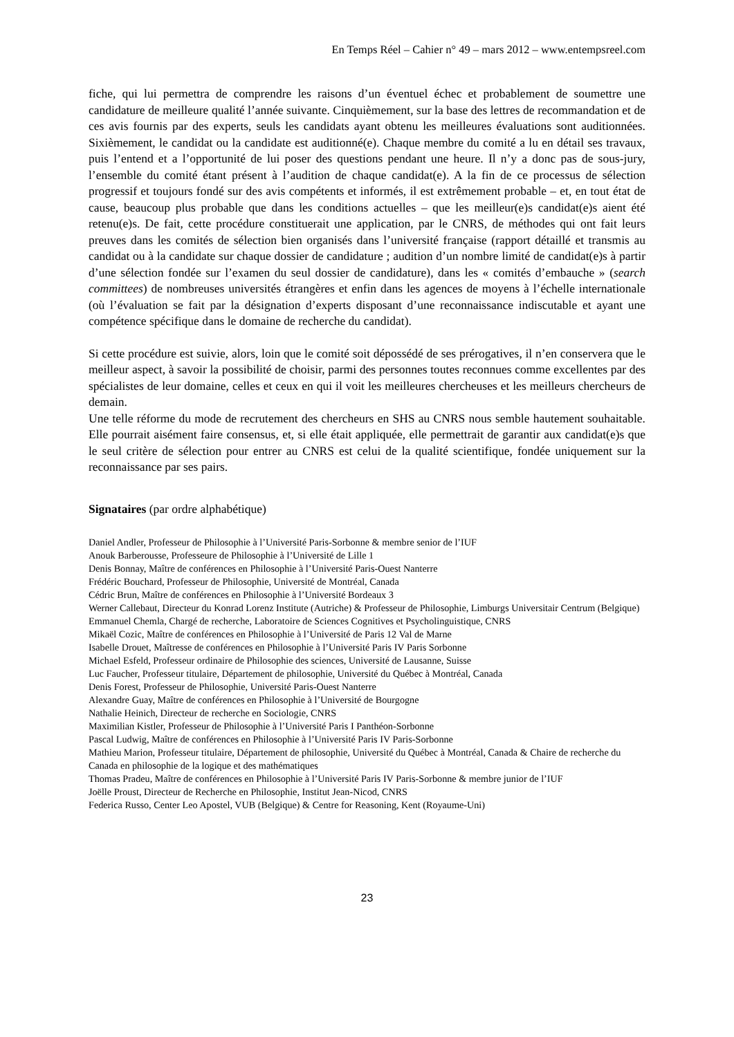En Temps Réel – Cahier n° 49 – mars 2012 – www.entempsreel.com
fiche, qui lui permettra de comprendre les raisons d’un éventuel échec et probablement de soumettre une candidature de meilleure qualité l’année suivante. Cinquièmement, sur la base des lettres de recommandation et de ces avis fournis par des experts, seuls les candidats ayant obtenu les meilleures évaluations sont auditionnées. Sixièmement, le candidat ou la candidate est auditionné(e). Chaque membre du comité a lu en détail ses travaux, puis l’entend et a l’opportunité de lui poser des questions pendant une heure. Il n’y a donc pas de sous-jury, l’ensemble du comité étant présent à l’audition de chaque candidat(e). A la fin de ce processus de sélection progressif et toujours fondé sur des avis compétents et informés, il est extrêmement probable – et, en tout état de cause, beaucoup plus probable que dans les conditions actuelles – que les meilleur(e)s candidat(e)s aient été retenu(e)s. De fait, cette procédure constituerait une application, par le CNRS, de méthodes qui ont fait leurs preuves dans les comités de sélection bien organisés dans l’université française (rapport détaillé et transmis au candidat ou à la candidate sur chaque dossier de candidature ; audition d’un nombre limité de candidat(e)s à partir d’une sélection fondée sur l’examen du seul dossier de candidature), dans les « comités d’embauche » (search committees) de nombreuses universités étrangères et enfin dans les agences de moyens à l’échelle internationale (où l’évaluation se fait par la désignation d’experts disposant d’une reconnaissance indiscutable et ayant une compétence spécifique dans le domaine de recherche du candidat).
Si cette procédure est suivie, alors, loin que le comité soit dépossédé de ses prérogatives, il n’en conservera que le meilleur aspect, à savoir la possibilité de choisir, parmi des personnes toutes reconnues comme excellentes par des spécialistes de leur domaine, celles et ceux en qui il voit les meilleures chercheuses et les meilleurs chercheurs de demain.
Une telle réforme du mode de recrutement des chercheurs en SHS au CNRS nous semble hautement souhaitable. Elle pourrait aisément faire consensus, et, si elle était appliquée, elle permettrait de garantir aux candidat(e)s que le seul critère de sélection pour entrer au CNRS est celui de la qualité scientifique, fondée uniquement sur la reconnaissance par ses pairs.
Signataires (par ordre alphabétique)
Daniel Andler, Professeur de Philosophie à l’Université Paris-Sorbonne & membre senior de l’IUF
Anouk Barberousse, Professeure de Philosophie à l’Université de Lille 1
Denis Bonnay, Maître de conférences en Philosophie à l’Université Paris-Ouest Nanterre
Frédéric Bouchard, Professeur de Philosophie, Université de Montréal, Canada
Cédric Brun, Maître de conférences en Philosophie à l’Université Bordeaux 3
Werner Callebaut, Directeur du Konrad Lorenz Institute (Autriche) & Professeur de Philosophie, Limburgs Universitair Centrum (Belgique)
Emmanuel Chemla, Chargé de recherche, Laboratoire de Sciences Cognitives et Psycholinguistique, CNRS
Mikaël Cozic, Maître de conférences en Philosophie à l’Université de Paris 12 Val de Marne
Isabelle Drouet, Maîtresse de conférences en Philosophie à l’Université Paris IV Paris Sorbonne
Michael Esfeld, Professeur ordinaire de Philosophie des sciences, Université de Lausanne, Suisse
Luc Faucher, Professeur titulaire, Département de philosophie, Université du Québec à Montréal, Canada
Denis Forest, Professeur de Philosophie, Université Paris-Ouest Nanterre
Alexandre Guay, Maître de conférences en Philosophie à l’Université de Bourgogne
Nathalie Heinich, Directeur de recherche en Sociologie, CNRS
Maximilian Kistler, Professeur de Philosophie à l’Université Paris I Panthéon-Sorbonne
Pascal Ludwig, Maître de conférences en Philosophie à l’Université Paris IV Paris-Sorbonne
Mathieu Marion, Professeur titulaire, Département de philosophie, Université du Québec à Montréal, Canada & Chaire de recherche du Canada en philosophie de la logique et des mathématiques
Thomas Pradeu, Maître de conférences en Philosophie à l’Université Paris IV Paris-Sorbonne & membre junior de l’IUF
Joëlle Proust, Directeur de Recherche en Philosophie, Institut Jean-Nicod, CNRS
Federica Russo, Center Leo Apostel, VUB (Belgique) & Centre for Reasoning, Kent (Royaume-Uni)
23